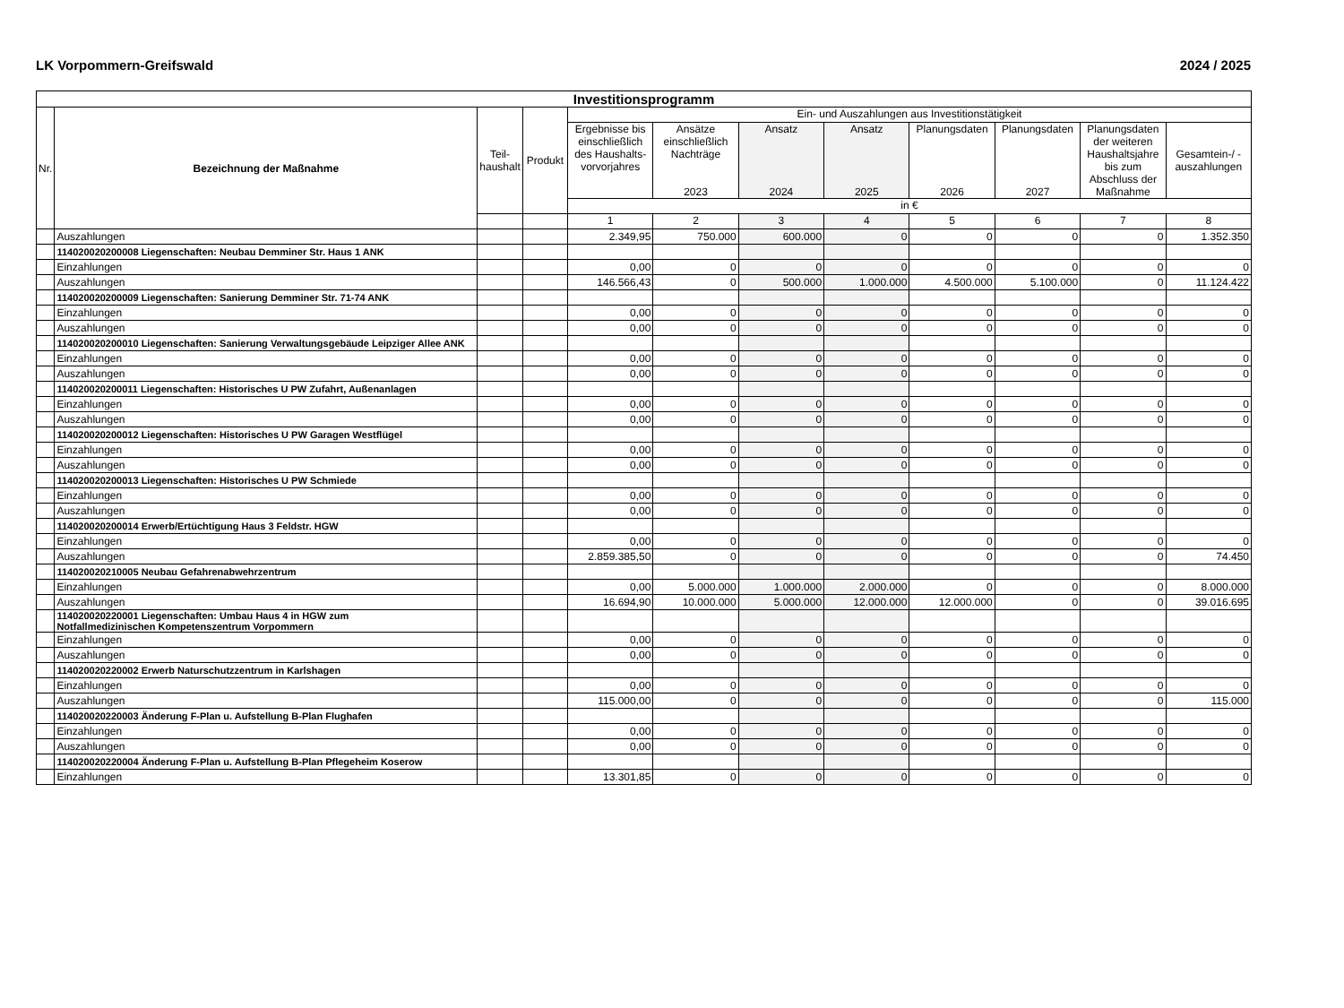LK Vorpommern-Greifswald 2024 / 2025
| Investitionsprogramm | | | | | | | | | | | |
| --- | --- | --- | --- | --- | --- | --- | --- | --- | --- | --- | --- |
| Nr. | Bezeichnung der Maßnahme | Teil- haushalt | Produkt | Ein- und Auszahlungen aus Investitionstätigkeit | | | | | | | |
| | | | | Ergebnisse bis einschließlich des Haushalts-vorvorjahres | Ansätze einschließlich Nachträge 2023 | Ansatz 2024 | Ansatz 2025 | Planungsdaten 2026 | Planungsdaten 2027 | Planungsdaten der weiteren Haushaltsjahre bis zum Abschluss der Maßnahme | Gesamtein-/ -auszahlungen |
| | | | | in € | | | | | | | |
| | | | | 1 | 2 | 3 | 4 | 5 | 6 | 7 | 8 |
| | Auszahlungen | | | 2.349,95 | 750.000 | 600.000 | 0 | 0 | 0 | 0 | 1.352.350 |
| | 114020020200008 Liegenschaften: Neubau Demminer Str. Haus 1 ANK | | | | | | | | | | |
| | Einzahlungen | | | 0,00 | 0 | 0 | 0 | 0 | 0 | 0 | 0 |
| | Auszahlungen | | | 146.566,43 | 0 | 500.000 | 1.000.000 | 4.500.000 | 5.100.000 | 0 | 11.124.422 |
| | 114020020200009 Liegenschaften: Sanierung Demminer Str. 71-74 ANK | | | | | | | | | | |
| | Einzahlungen | | | 0,00 | 0 | 0 | 0 | 0 | 0 | 0 | 0 |
| | Auszahlungen | | | 0,00 | 0 | 0 | 0 | 0 | 0 | 0 | 0 |
| | 114020020200010 Liegenschaften: Sanierung Verwaltungsgebäude Leipziger Allee ANK | | | | | | | | | | |
| | Einzahlungen | | | 0,00 | 0 | 0 | 0 | 0 | 0 | 0 | 0 |
| | Auszahlungen | | | 0,00 | 0 | 0 | 0 | 0 | 0 | 0 | 0 |
| | 114020020200011 Liegenschaften: Historisches U PW Zufahrt, Außenanlagen | | | | | | | | | | |
| | Einzahlungen | | | 0,00 | 0 | 0 | 0 | 0 | 0 | 0 | 0 |
| | Auszahlungen | | | 0,00 | 0 | 0 | 0 | 0 | 0 | 0 | 0 |
| | 114020020200012 Liegenschaften: Historisches U PW Garagen Westflügel | | | | | | | | | | |
| | Einzahlungen | | | 0,00 | 0 | 0 | 0 | 0 | 0 | 0 | 0 |
| | Auszahlungen | | | 0,00 | 0 | 0 | 0 | 0 | 0 | 0 | 0 |
| | 114020020200013 Liegenschaften: Historisches U PW Schmiede | | | | | | | | | | |
| | Einzahlungen | | | 0,00 | 0 | 0 | 0 | 0 | 0 | 0 | 0 |
| | Auszahlungen | | | 0,00 | 0 | 0 | 0 | 0 | 0 | 0 | 0 |
| | 114020020200014 Erwerb/Ertüchtigung Haus 3 Feldstr. HGW | | | | | | | | | | |
| | Einzahlungen | | | 0,00 | 0 | 0 | 0 | 0 | 0 | 0 | 0 |
| | Auszahlungen | | | 2.859.385,50 | 0 | 0 | 0 | 0 | 0 | 0 | 74.450 |
| | 114020020210005 Neubau Gefahrenabwehrzentrum | | | | | | | | | | |
| | Einzahlungen | | | 0,00 | 5.000.000 | 1.000.000 | 2.000.000 | 0 | 0 | 0 | 8.000.000 |
| | Auszahlungen | | | 16.694,90 | 10.000.000 | 5.000.000 | 12.000.000 | 12.000.000 | 0 | 0 | 39.016.695 |
| | 114020020220001 Liegenschaften: Umbau Haus 4 in HGW zum Notfallmedizinischen Kompetenszentrum Vorpommern | | | | | | | | | | |
| | Einzahlungen | | | 0,00 | 0 | 0 | 0 | 0 | 0 | 0 | 0 |
| | Auszahlungen | | | 0,00 | 0 | 0 | 0 | 0 | 0 | 0 | 0 |
| | 114020020220002 Erwerb Naturschutzzentrum in Karlshagen | | | | | | | | | | |
| | Einzahlungen | | | 0,00 | 0 | 0 | 0 | 0 | 0 | 0 | 0 |
| | Auszahlungen | | | 115.000,00 | 0 | 0 | 0 | 0 | 0 | 0 | 115.000 |
| | 114020020220003 Änderung F-Plan u. Aufstellung B-Plan Flughafen | | | | | | | | | | |
| | Einzahlungen | | | 0,00 | 0 | 0 | 0 | 0 | 0 | 0 | 0 |
| | Auszahlungen | | | 0,00 | 0 | 0 | 0 | 0 | 0 | 0 | 0 |
| | 114020020220004 Änderung F-Plan u. Aufstellung B-Plan Pflegeheim Koserow | | | | | | | | | | |
| | Einzahlungen | | | 13.301,85 | 0 | 0 | 0 | 0 | 0 | 0 | 0 |